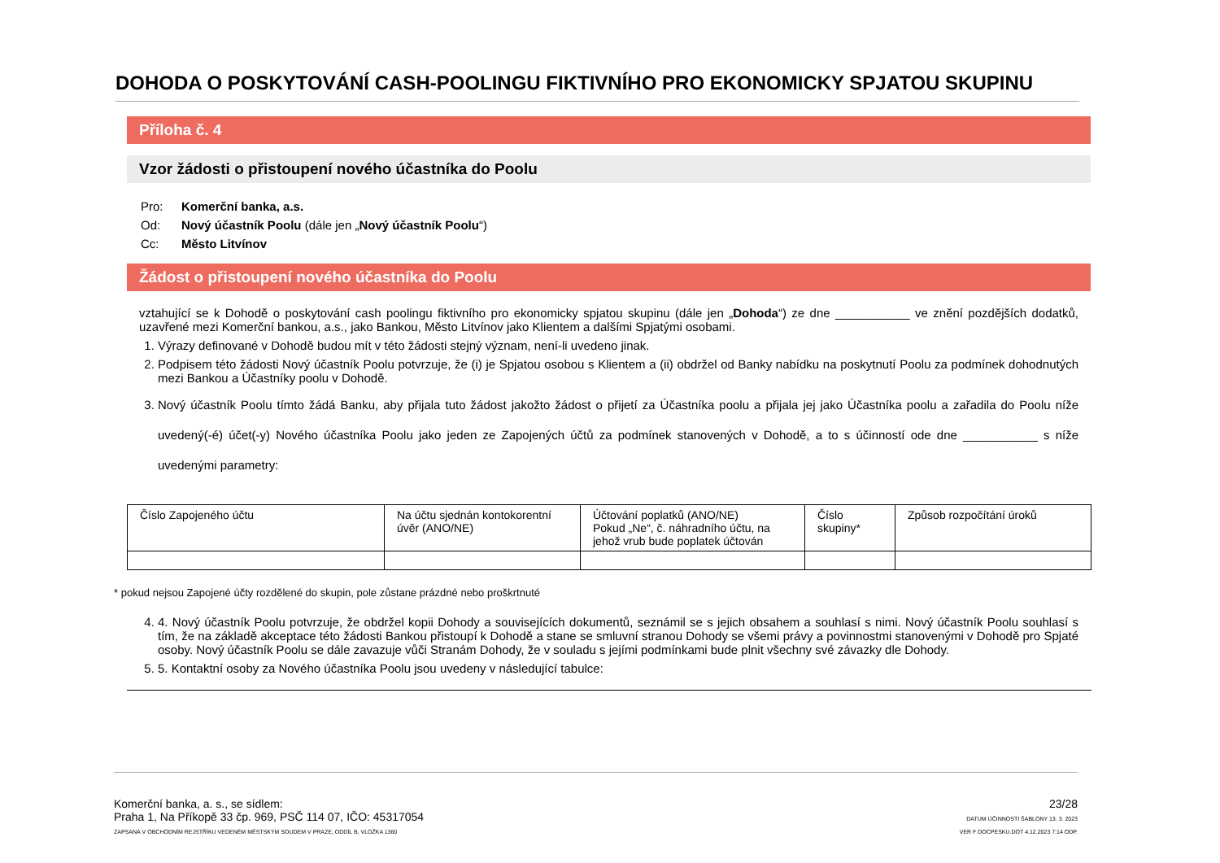DOHODA O POSKYTOVÁNÍ CASH-POOLINGU FIKTIVNÍHO PRO EKONOMICKY SPJATOU SKUPINU
Příloha č. 4
Vzor žádosti o přistoupení nového účastníka do Poolu
| Pro: | Komerční banka, a.s. |
| Od: | Nový účastník Poolu (dále jen „ Nový účastník Poolu “) |
| Cc: | Město Litvínov |
Žádost o přistoupení nového účastníka do Poolu
vztahující se k Dohodě o poskytování cash poolingu fiktivního pro ekonomicky spjatou skupinu (dále jen „Dohoda“) ze dne ___________ ve znění pozdějších dodatků, uzavřené mezi Komerční bankou, a.s., jako Bankou, Město Litvínov jako Klientem a dalšími Spjatými osobami.
1. Výrazy definované v Dohodě budou mít v této žádosti stejný význam, není-li uvedeno jinak.
2. Podpisem této žádosti Nový účastník Poolu potvrzuje, že (i) je Spjatou osobou s Klientem a (ii) obdržel od Banky nabídku na poskytnutí Poolu za podmínek dohodnutých mezi Bankou a Účastníky poolu v Dohodě.
3. Nový účastník Poolu tímto žádá Banku, aby přijala tuto žádost jakožto žádost o přijetí za Účastníka poolu a přijala jej jako Účastníka poolu a zařadila do Poolu níže uvedený(-é) účet(-y) Nového účastníka Poolu jako jeden ze Zapojených účtů za podmínek stanovených v Dohodě, a to s účinností ode dne ___________ s níže uvedenými parametry:
| Číslo Zapojeného účtu | Na účtu sjednán kontokorentní úvěr (ANO/NE) | Účtování poplatků (ANO/NE) Pokud „Ne“, č. náhradního účtu, na jehož vrub bude poplatek účtován | Číslo skupiny* | Způsob rozpočítání úroků |
| --- | --- | --- | --- | --- |
* pokud nejsou Zapojené účty rozdělené do skupin, pole zůstane prázdné nebo proškrtnuté
4. 4. Nový účastník Poolu potvrzuje, že obdržel kopii Dohody a souvisejících dokumentů, seznámil se s jejich obsahem a souhlasí s nimi. Nový účastník Poolu souhlasí s tím, že na základě akceptace této žádosti Bankou přistoupí k Dohodě a stane se smluvní stranou Dohody se všemi právy a povinnostmi stanovenými v Dohodě pro Spjaté osoby. Nový účastník Poolu se dále zavazuje vůči Stranám Dohody, že v souladu s jejími podmínkami bude plnit všechny své závazky dle Dohody.
5. 5. Kontaktní osoby za Nového účastníka Poolu jsou uvedeny v následující tabulce:
Komerční banka, a. s., se sídlem:
Praha 1, Na Příkopě 33 čp. 969, PSČ 114 07, IČO: 45317054
ZAPSANÁ V OBCHODNÍM REJSTŘÍKU VEDENÉM MĚSTSKÝM SOUDEM V PRAZE, ODDÍL B, VLOŽKA 1360
23/28
DATUM ÚČINNOSTI ŠABLONY 13. 3. 2023
VER F DOCPESKU.DOT 4.12.2023 7:14 ODP.